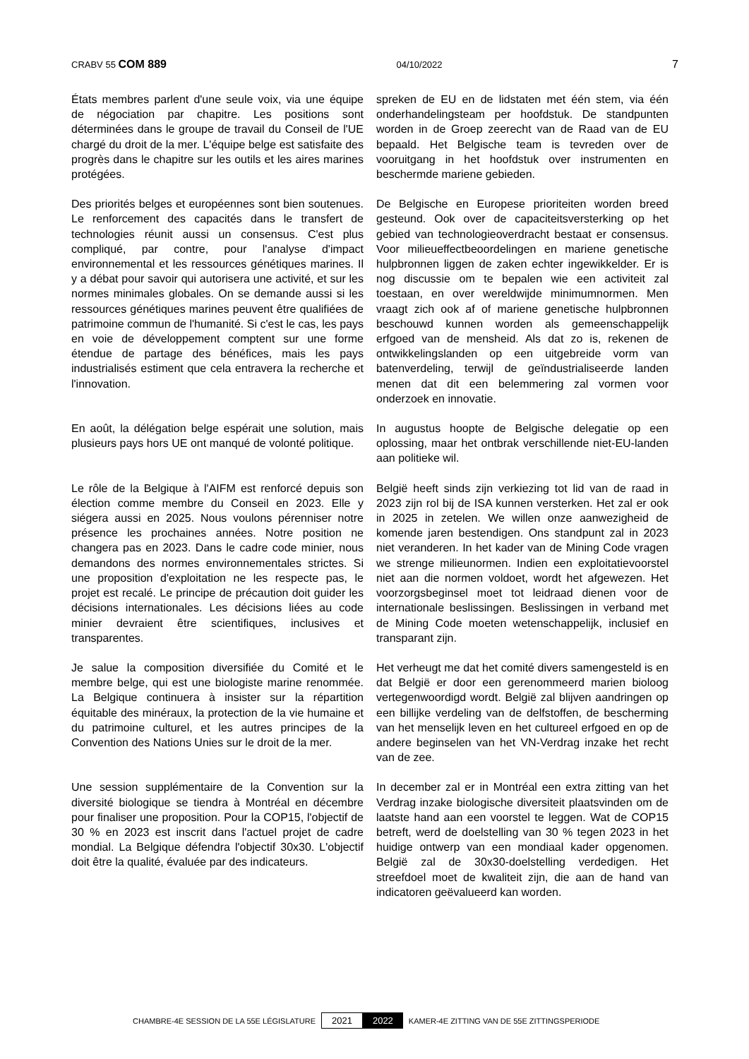CRABV 55 COM 889 04/10/2022 7
États membres parlent d'une seule voix, via une équipe de négociation par chapitre. Les positions sont déterminées dans le groupe de travail du Conseil de l'UE chargé du droit de la mer. L'équipe belge est satisfaite des progrès dans le chapitre sur les outils et les aires marines protégées.
spreken de EU en de lidstaten met één stem, via één onderhandelingsteam per hoofdstuk. De standpunten worden in de Groep zeerecht van de Raad van de EU bepaald. Het Belgische team is tevreden over de vooruitgang in het hoofdstuk over instrumenten en beschermde mariene gebieden.
Des priorités belges et européennes sont bien soutenues. Le renforcement des capacités dans le transfert de technologies réunit aussi un consensus. C'est plus compliqué, par contre, pour l'analyse d'impact environnemental et les ressources génétiques marines. Il y a débat pour savoir qui autorisera une activité, et sur les normes minimales globales. On se demande aussi si les ressources génétiques marines peuvent être qualifiées de patrimoine commun de l'humanité. Si c'est le cas, les pays en voie de développement comptent sur une forme étendue de partage des bénéfices, mais les pays industrialisés estiment que cela entravera la recherche et l'innovation.
De Belgische en Europese prioriteiten worden breed gesteund. Ook over de capaciteitsversterking op het gebied van technologieoverdracht bestaat er consensus. Voor milieueffectbeoordelingen en mariene genetische hulpbronnen liggen de zaken echter ingewikkelder. Er is nog discussie om te bepalen wie een activiteit zal toestaan, en over wereldwijde minimumnormen. Men vraagt zich ook af of mariene genetische hulpbronnen beschouwd kunnen worden als gemeenschappelijk erfgoed van de mensheid. Als dat zo is, rekenen de ontwikkelingslanden op een uitgebreide vorm van batenverdeling, terwijl de geïndustrialiseerde landen menen dat dit een belemmering zal vormen voor onderzoek en innovatie.
En août, la délégation belge espérait une solution, mais plusieurs pays hors UE ont manqué de volonté politique.
In augustus hoopte de Belgische delegatie op een oplossing, maar het ontbrak verschillende niet-EU-landen aan politieke wil.
Le rôle de la Belgique à l'AIFM est renforcé depuis son élection comme membre du Conseil en 2023. Elle y siégera aussi en 2025. Nous voulons pérenniser notre présence les prochaines années. Notre position ne changera pas en 2023. Dans le cadre code minier, nous demandons des normes environnementales strictes. Si une proposition d'exploitation ne les respecte pas, le projet est recalé. Le principe de précaution doit guider les décisions internationales. Les décisions liées au code minier devraient être scientifiques, inclusives et transparentes.
België heeft sinds zijn verkiezing tot lid van de raad in 2023 zijn rol bij de ISA kunnen versterken. Het zal er ook in 2025 in zetelen. We willen onze aanwezigheid de komende jaren bestendigen. Ons standpunt zal in 2023 niet veranderen. In het kader van de Mining Code vragen we strenge milieunormen. Indien een exploitatievoorstel niet aan die normen voldoet, wordt het afgewezen. Het voorzorgsbeginsel moet tot leidraad dienen voor de internationale beslissingen. Beslissingen in verband met de Mining Code moeten wetenschappelijk, inclusief en transparant zijn.
Je salue la composition diversifiée du Comité et le membre belge, qui est une biologiste marine renommée. La Belgique continuera à insister sur la répartition équitable des minéraux, la protection de la vie humaine et du patrimoine culturel, et les autres principes de la Convention des Nations Unies sur le droit de la mer.
Het verheugt me dat het comité divers samengesteld is en dat België er door een gerenommeerd marien bioloog vertegenwoordigd wordt. België zal blijven aandringen op een billijke verdeling van de delfstoffen, de bescherming van het menselijk leven en het cultureel erfgoed en op de andere beginselen van het VN-Verdrag inzake het recht van de zee.
Une session supplémentaire de la Convention sur la diversité biologique se tiendra à Montréal en décembre pour finaliser une proposition. Pour la COP15, l'objectif de 30 % en 2023 est inscrit dans l'actuel projet de cadre mondial. La Belgique défendra l'objectif 30x30. L'objectif doit être la qualité, évaluée par des indicateurs.
In december zal er in Montréal een extra zitting van het Verdrag inzake biologische diversiteit plaatsvinden om de laatste hand aan een voorstel te leggen. Wat de COP15 betreft, werd de doelstelling van 30 % tegen 2023 in het huidige ontwerp van een mondiaal kader opgenomen. België zal de 30x30-doelstelling verdedigen. Het streefdoel moet de kwaliteit zijn, die aan de hand van indicatoren geëvalueerd kan worden.
CHAMBRE-4E SESSION DE LA 55E LÉGISLATURE 2021 2022 KAMER-4E ZITTING VAN DE 55E ZITTINGSPERIODE